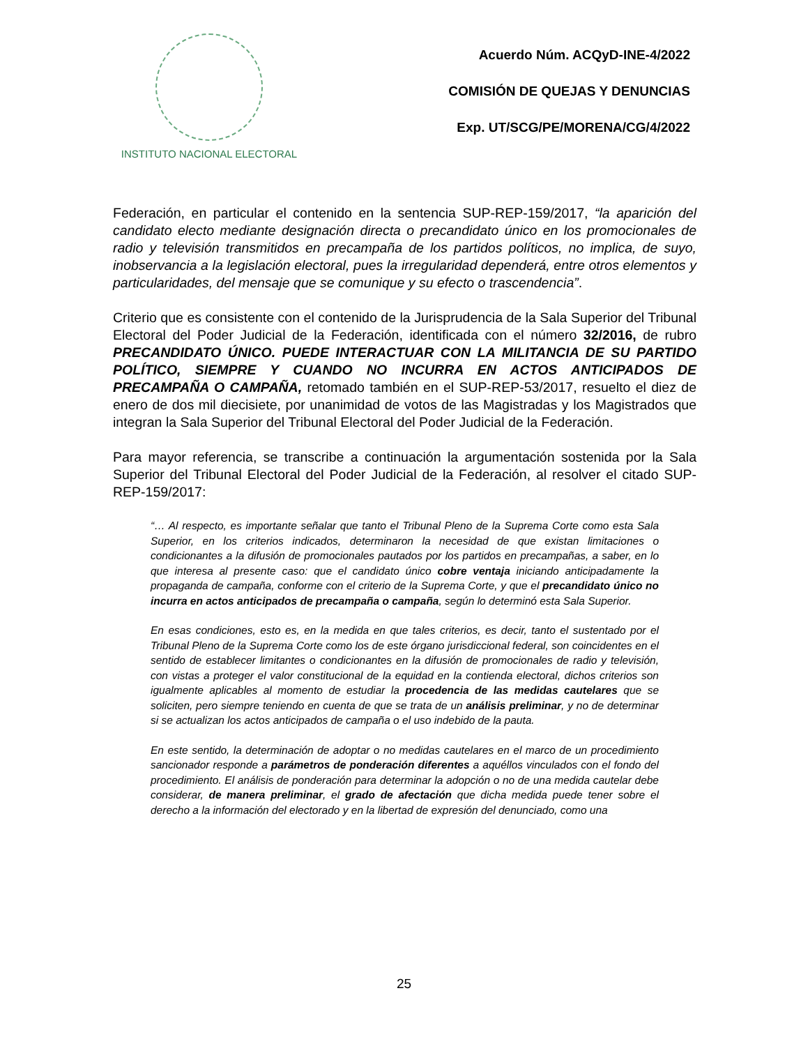INSTITUTO NACIONAL ELECTORAL
Acuerdo Núm. ACQyD-INE-4/2022
COMISIÓN DE QUEJAS Y DENUNCIAS
Exp. UT/SCG/PE/MORENA/CG/4/2022
Federación, en particular el contenido en la sentencia SUP-REP-159/2017, “la aparición del candidato electo mediante designación directa o precandidato único en los promocionales de radio y televisión transmitidos en precampaña de los partidos políticos, no implica, de suyo, inobservancia a la legislación electoral, pues la irregularidad dependerá, entre otros elementos y particularidades, del mensaje que se comunique y su efecto o trascendencia”.
Criterio que es consistente con el contenido de la Jurisprudencia de la Sala Superior del Tribunal Electoral del Poder Judicial de la Federación, identificada con el número 32/2016, de rubro PRECANDIDATO ÚNICO. PUEDE INTERACTUAR CON LA MILITANCIA DE SU PARTIDO POLÍTICO, SIEMPRE Y CUANDO NO INCURRA EN ACTOS ANTICIPADOS DE PRECAMPAÑA O CAMPAÑA, retomado también en el SUP-REP-53/2017, resuelto el diez de enero de dos mil diecisiete, por unanimidad de votos de las Magistradas y los Magistrados que integran la Sala Superior del Tribunal Electoral del Poder Judicial de la Federación.
Para mayor referencia, se transcribe a continuación la argumentación sostenida por la Sala Superior del Tribunal Electoral del Poder Judicial de la Federación, al resolver el citado SUP-REP-159/2017:
“… Al respecto, es importante señalar que tanto el Tribunal Pleno de la Suprema Corte como esta Sala Superior, en los criterios indicados, determinaron la necesidad de que existan limitaciones o condicionantes a la difusión de promocionales pautados por los partidos en precampañas, a saber, en lo que interesa al presente caso: que el candidato único cobre ventaja iniciando anticipadamente la propaganda de campaña, conforme con el criterio de la Suprema Corte, y que el precandidato único no incurra en actos anticipados de precampaña o campaña, según lo determinó esta Sala Superior.
En esas condiciones, esto es, en la medida en que tales criterios, es decir, tanto el sustentado por el Tribunal Pleno de la Suprema Corte como los de este órgano jurisdiccional federal, son coincidentes en el sentido de establecer limitantes o condicionantes en la difusión de promocionales de radio y televisión, con vistas a proteger el valor constitucional de la equidad en la contienda electoral, dichos criterios son igualmente aplicables al momento de estudiar la procedencia de las medidas cautelares que se soliciten, pero siempre teniendo en cuenta de que se trata de un análisis preliminar, y no de determinar si se actualizan los actos anticipados de campaña o el uso indebido de la pauta.
En este sentido, la determinación de adoptar o no medidas cautelares en el marco de un procedimiento sancionador responde a parámetros de ponderación diferentes a aquéllos vinculados con el fondo del procedimiento. El análisis de ponderación para determinar la adopción o no de una medida cautelar debe considerar, de manera preliminar, el grado de afectación que dicha medida puede tener sobre el derecho a la información del electorado y en la libertad de expresión del denunciado, como una
25